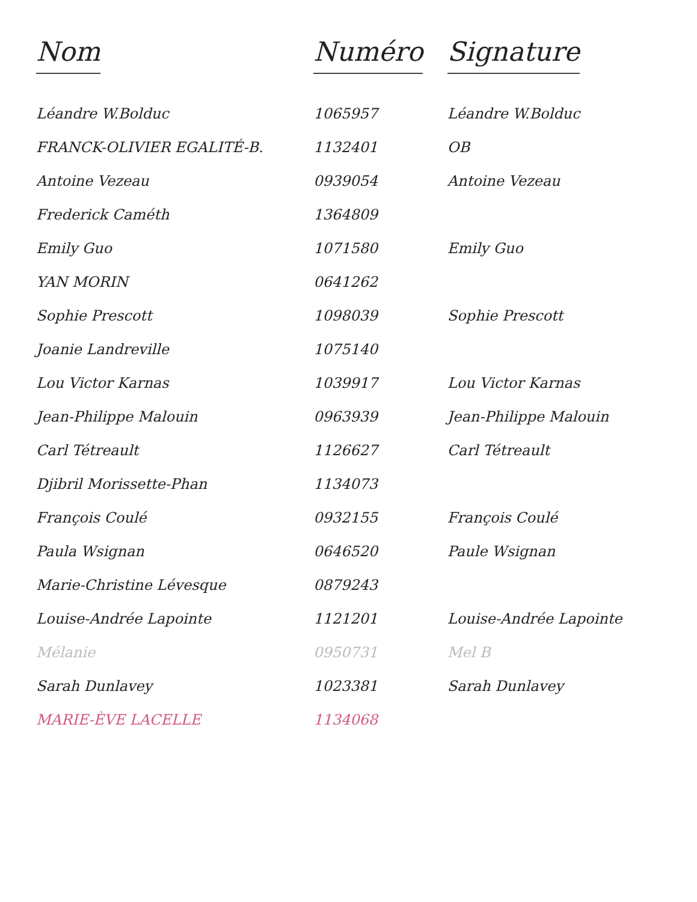| Nom | Numéro | Signature |
| --- | --- | --- |
| Léandre W.Bolduc | 1065957 | Léandre W.Bolduc |
| FRANCK-OLIVIER EGALITÉ-B. | 1132401 | OB |
| Antoine Vezeau | 0939054 | Antoine Vezeau |
| Frederick Caméth | 1364809 | |
| Emily Guo | 1071580 | Emily Guo |
| YAN MORIN | 0641262 | |
| Sophie Prescott | 1098039 | Sophie Prescott |
| Joanie Landreville | 1075140 | |
| Lou Victor Karnas | 1039917 | Lou Victor Karnas |
| Jean-Philippe Malouin | 0963939 | Jean-Philippe Malouin |
| Carl Tétreault | 1126627 | Carl Tétreault |
| Djibril Morissette-Phan | 1134073 | |
| François Coulé | 0932155 | François Coulé |
| Paula Wsignan | 0646520 | Paule Wsignan |
| Marie-Christine Lévesque | 0879243 | |
| Louise-Andrée Lapointe | 1121201 | Louise-Andrée Lapointe |
| Mélanie | 0950731 | Mel B |
| Sarah Dunlavey | 1023381 | Sarah Dunlavey |
| MARIE-ÈVE LACELLE | 1134068 | |